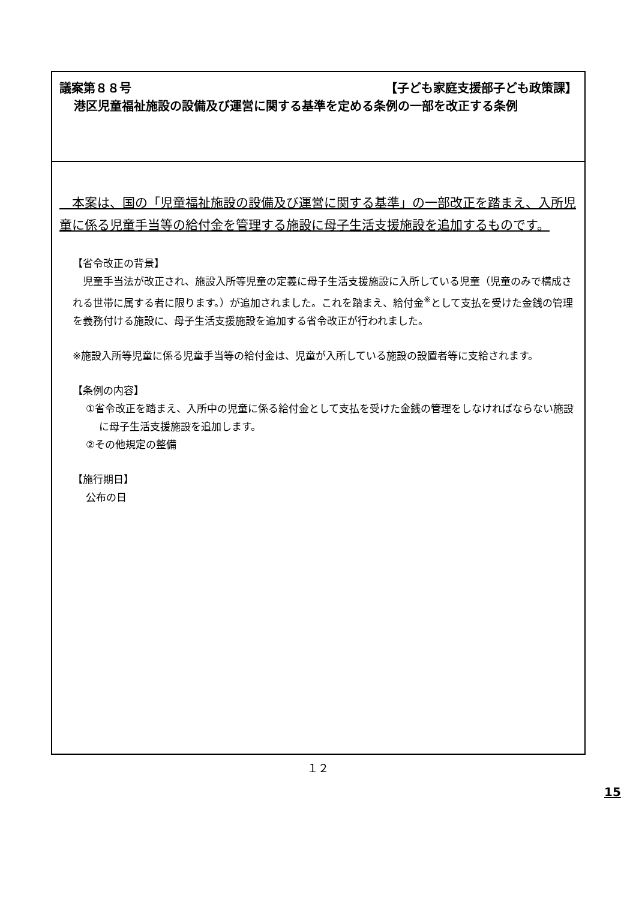議案第８８号 【子ども家庭支援部子ども政策課】
港区児童福祉施設の設備及び運営に関する基準を定める条例の一部を改正する条例
　本案は、国の「児童福祉施設の設備及び運営に関する基準」の一部改正を踏まえ、入所児童に係る児童手当等の給付金を管理する施設に母子生活支援施設を追加するものです。
【省令改正の背景】
　児童手当法が改正され、施設入所等児童の定義に母子生活支援施設に入所している児童（児童のみで構成される世帯に属する者に限ります。）が追加されました。これを踏まえ、給付金<sup>※</sup>として支払を受けた金銭の管理を義務付ける施設に、母子生活支援施設を追加する省令改正が行われました。
※施設入所等児童に係る児童手当等の給付金は、児童が入所している施設の設置者等に支給されます。
【条例の内容】
①省令改正を踏まえ、入所中の児童に係る給付金として支払を受けた金銭の管理をしなければならない施設に母子生活支援施設を追加します。
②その他規定の整備
【施行期日】
公布の日
１２
15